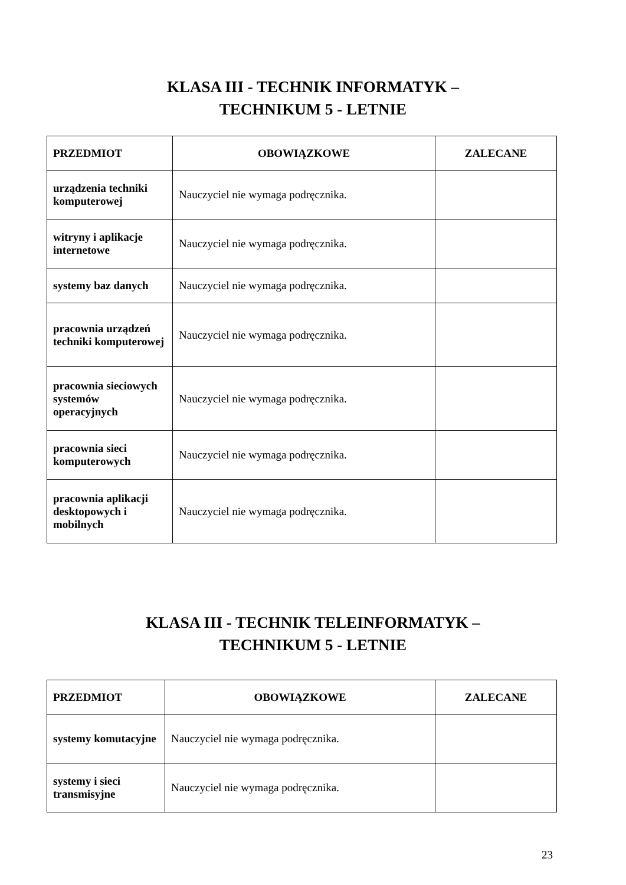KLASA III - TECHNIK INFORMATYK –
TECHNIKUM 5 - LETNIE
| PRZEDMIOT | OBOWIĄZKOWE | ZALECANE |
| --- | --- | --- |
| urządzenia techniki komputerowej | Nauczyciel nie wymaga podręcznika. | |
| witryny i aplikacje internetowe | Nauczyciel nie wymaga podręcznika. | |
| systemy baz danych | Nauczyciel nie wymaga podręcznika. | |
| pracownia urządzeń techniki komputerowej | Nauczyciel nie wymaga podręcznika. | |
| pracownia sieciowych systemów operacyjnych | Nauczyciel nie wymaga podręcznika. | |
| pracownia sieci komputerowych | Nauczyciel nie wymaga podręcznika. | |
| pracownia aplikacji desktopowych i mobilnych | Nauczyciel nie wymaga podręcznika. | |
KLASA III - TECHNIK TELEINFORMATYK –
TECHNIKUM 5 - LETNIE
| PRZEDMIOT | OBOWIĄZKOWE | ZALECANE |
| --- | --- | --- |
| systemy komutacyjne | Nauczyciel nie wymaga podręcznika. | |
| systemy i sieci transmisyjne | Nauczyciel nie wymaga podręcznika. | |
23